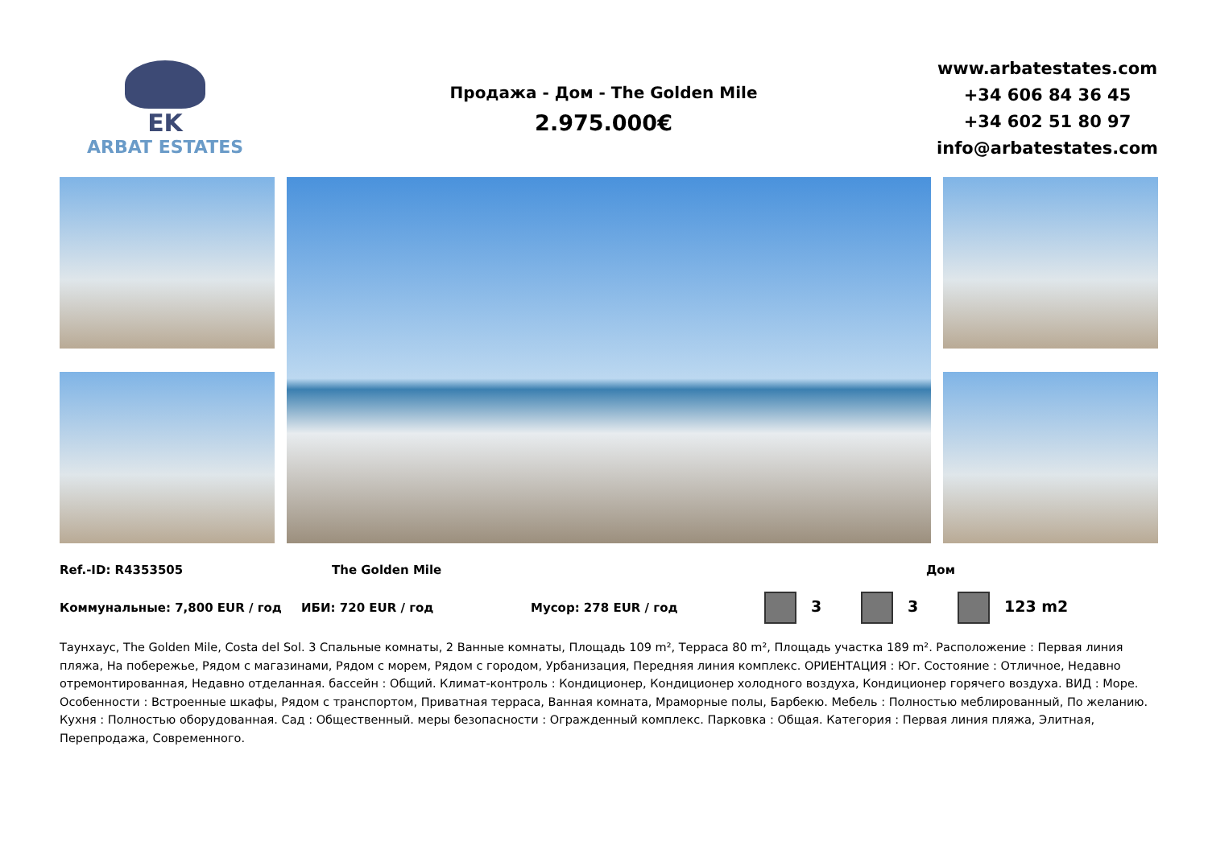EK
ARBAT ESTATES
Продажа - Дом - The Golden Mile
2.975.000€
www.arbatestates.com
+34 606 84 36 45
+34 602 51 80 97
info@arbatestates.com
Ref.-ID: R4353505 The Golden Mile Дом
Коммунальные: 7,800 EUR / год ИБИ: 720 EUR / год Мусор: 278 EUR / год 3 3 123 m2
Таунхаус, The Golden Mile, Costa del Sol. 3 Спальные комнаты, 2 Ванные комнаты, Площадь 109 m², Терраса 80 m², Площадь участка 189 m². Расположение : Первая линия пляжа, На побережье, Рядом с магазинами, Рядом с морем, Рядом с городом, Урбанизация, Передняя линия комплекс. ОРИЕНТАЦИЯ : Юг. Состояние : Отличное, Недавно отремонтированная, Недавно отделанная. бассейн : Общий. Климат-контроль : Кондиционер, Кондиционер холодного воздуха, Кондиционер горячего воздуха. ВИД : Море. Особенности : Встроенные шкафы, Рядом с транспортом, Приватная терраса, Ванная комната, Мраморные полы, Барбекю. Мебель : Полностью меблированный, По желанию. Кухня : Полностью оборудованная. Сад : Общественный. меры безопасности : Огражденный комплекс. Парковка : Общая. Категория : Первая линия пляжа, Элитная, Перепродажа, Современного.